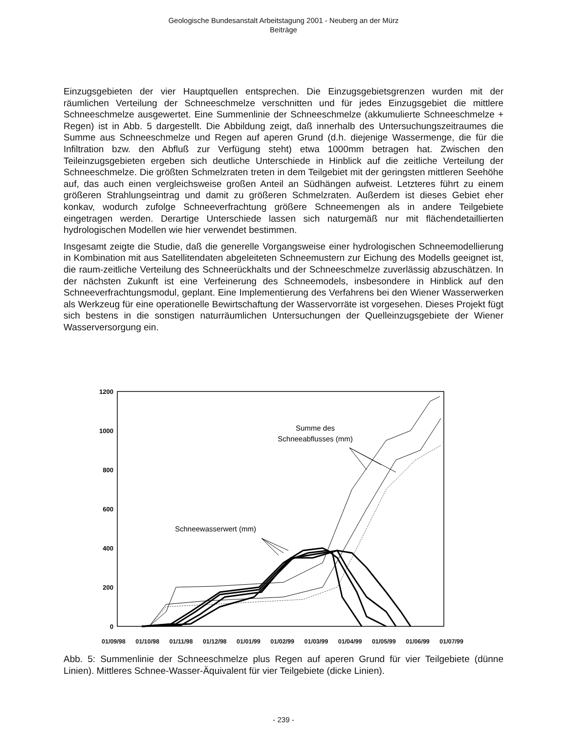Geologische Bundesanstalt Arbeitstagung 2001 - Neuberg an der Mürz
Beiträge
Einzugsgebieten der vier Hauptquellen entsprechen. Die Einzugsgebietsgrenzen wurden mit der räumlichen Verteilung der Schneeschmelze verschnitten und für jedes Einzugsgebiet die mittlere Schneeschmelze ausgewertet. Eine Summenlinie der Schneeschmelze (akkumulierte Schneeschmelze + Regen) ist in Abb. 5 dargestellt. Die Abbildung zeigt, daß innerhalb des Untersuchungszeitraumes die Summe aus Schneeschmelze und Regen auf aperen Grund (d.h. diejenige Wassermenge, die für die Infiltration bzw. den Abfluß zur Verfügung steht) etwa 1000mm betragen hat. Zwischen den Teileinzugsgebieten ergeben sich deutliche Unterschiede in Hinblick auf die zeitliche Verteilung der Schneeschmelze. Die größten Schmelzraten treten in dem Teilgebiet mit der geringsten mittleren Seehöhe auf, das auch einen vergleichsweise großen Anteil an Südhängen aufweist. Letzteres führt zu einem größeren Strahlungseintrag und damit zu größeren Schmelzraten. Außerdem ist dieses Gebiet eher konkav, wodurch zufolge Schneeverfrachtung größere Schneemengen als in andere Teilgebiete eingetragen werden. Derartige Unterschiede lassen sich naturgemäß nur mit flächendetaillierten hydrologischen Modellen wie hier verwendet bestimmen.
Insgesamt zeigte die Studie, daß die generelle Vorgangsweise einer hydrologischen Schneemodellierung in Kombination mit aus Satellitendaten abgeleiteten Schneemustern zur Eichung des Modells geeignet ist, die raum-zeitliche Verteilung des Schneerückhalts und der Schneeschmelze zuverlässig abzuschätzen. In der nächsten Zukunft ist eine Verfeinerung des Schneemodels, insbesondere in Hinblick auf den Schneeverfrachtungsmodul, geplant. Eine Implementierung des Verfahrens bei den Wiener Wasserwerken als Werkzeug für eine operationelle Bewirtschaftung der Wasservorräte ist vorgesehen. Dieses Projekt fügt sich bestens in die sonstigen naturräumlichen Untersuchungen der Quelleinzugsgebiete der Wiener Wasserversorgung ein.
1200
1000
800
600
400
200
0
Summe des
Schneeabflusses (mm)
Schneewasserwert (mm)
01/09/98 01/10/98 01/11/98 01/12/98 01/01/99 01/02/99 01/03/99 01/04/99 01/05/99 01/06/99 01/07/99
Abb. 5: Summenlinie der Schneeschmelze plus Regen auf aperen Grund für vier Teilgebiete (dünne Linien). Mittleres Schnee-Wasser-Äquivalent für vier Teilgebiete (dicke Linien).
- 239 -